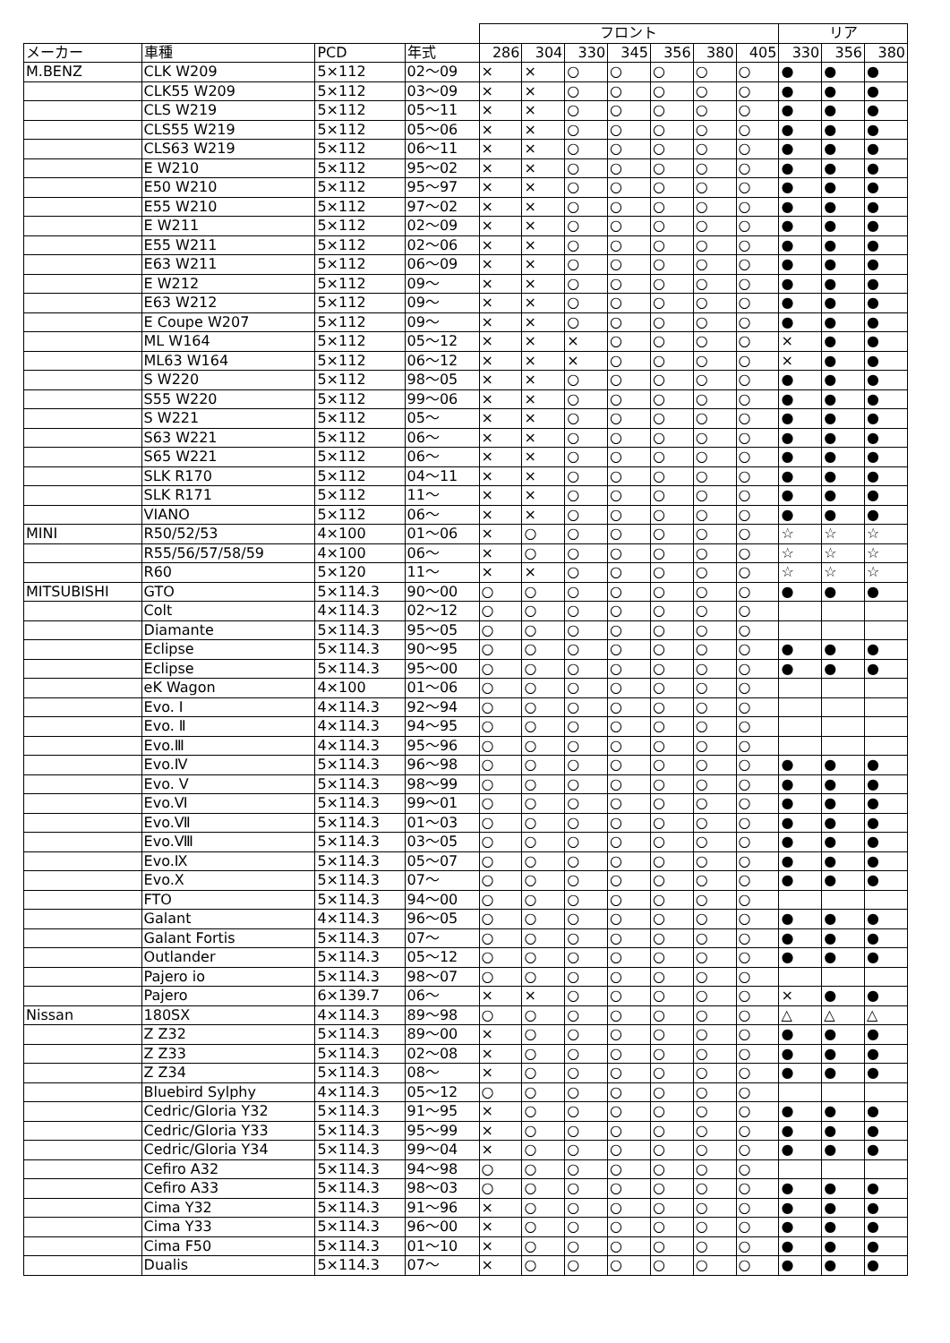| | | | | フロント | | | | | | | リア | | |
| --- | --- | --- | --- | --- | --- | --- | --- | --- | --- | --- | --- | --- | --- |
| メーカー | 車種 | PCD | 年式 | 286 | 304 | 330 | 345 | 356 | 380 | 405 | 330 | 356 | 380 |
| M.BENZ | CLK W209 | 5×112 | 02～09 | × | × | ○ | ○ | ○ | ○ | ○ | ● | ● | ● |
| | CLK55 W209 | 5×112 | 03～09 | × | × | ○ | ○ | ○ | ○ | ○ | ● | ● | ● |
| | CLS W219 | 5×112 | 05～11 | × | × | ○ | ○ | ○ | ○ | ○ | ● | ● | ● |
| | CLS55 W219 | 5×112 | 05～06 | × | × | ○ | ○ | ○ | ○ | ○ | ● | ● | ● |
| | CLS63 W219 | 5×112 | 06～11 | × | × | ○ | ○ | ○ | ○ | ○ | ● | ● | ● |
| | E W210 | 5×112 | 95～02 | × | × | ○ | ○ | ○ | ○ | ○ | ● | ● | ● |
| | E50 W210 | 5×112 | 95～97 | × | × | ○ | ○ | ○ | ○ | ○ | ● | ● | ● |
| | E55 W210 | 5×112 | 97～02 | × | × | ○ | ○ | ○ | ○ | ○ | ● | ● | ● |
| | E W211 | 5×112 | 02～09 | × | × | ○ | ○ | ○ | ○ | ○ | ● | ● | ● |
| | E55 W211 | 5×112 | 02～06 | × | × | ○ | ○ | ○ | ○ | ○ | ● | ● | ● |
| | E63 W211 | 5×112 | 06～09 | × | × | ○ | ○ | ○ | ○ | ○ | ● | ● | ● |
| | E W212 | 5×112 | 09～ | × | × | ○ | ○ | ○ | ○ | ○ | ● | ● | ● |
| | E63 W212 | 5×112 | 09～ | × | × | ○ | ○ | ○ | ○ | ○ | ● | ● | ● |
| | E Coupe W207 | 5×112 | 09～ | × | × | ○ | ○ | ○ | ○ | ○ | ● | ● | ● |
| | ML W164 | 5×112 | 05～12 | × | × | × | ○ | ○ | ○ | ○ | × | ● | ● |
| | ML63 W164 | 5×112 | 06～12 | × | × | × | ○ | ○ | ○ | ○ | × | ● | ● |
| | S W220 | 5×112 | 98～05 | × | × | ○ | ○ | ○ | ○ | ○ | ● | ● | ● |
| | S55 W220 | 5×112 | 99～06 | × | × | ○ | ○ | ○ | ○ | ○ | ● | ● | ● |
| | S W221 | 5×112 | 05～ | × | × | ○ | ○ | ○ | ○ | ○ | ● | ● | ● |
| | S63 W221 | 5×112 | 06～ | × | × | ○ | ○ | ○ | ○ | ○ | ● | ● | ● |
| | S65 W221 | 5×112 | 06～ | × | × | ○ | ○ | ○ | ○ | ○ | ● | ● | ● |
| | SLK R170 | 5×112 | 04～11 | × | × | ○ | ○ | ○ | ○ | ○ | ● | ● | ● |
| | SLK R171 | 5×112 | 11～ | × | × | ○ | ○ | ○ | ○ | ○ | ● | ● | ● |
| | VIANO | 5×112 | 06～ | × | × | ○ | ○ | ○ | ○ | ○ | ● | ● | ● |
| MINI | R50/52/53 | 4×100 | 01～06 | × | ○ | ○ | ○ | ○ | ○ | ○ | ☆ | ☆ | ☆ |
| | R55/56/57/58/59 | 4×100 | 06～ | × | ○ | ○ | ○ | ○ | ○ | ○ | ☆ | ☆ | ☆ |
| | R60 | 5×120 | 11～ | × | × | ○ | ○ | ○ | ○ | ○ | ☆ | ☆ | ☆ |
| MITSUBISHI | GTO | 5×114.3 | 90～00 | ○ | ○ | ○ | ○ | ○ | ○ | ○ | ● | ● | ● |
| | Colt | 4×114.3 | 02～12 | ○ | ○ | ○ | ○ | ○ | ○ | ○ | | | |
| | Diamante | 5×114.3 | 95～05 | ○ | ○ | ○ | ○ | ○ | ○ | ○ | | | |
| | Eclipse | 5×114.3 | 90～95 | ○ | ○ | ○ | ○ | ○ | ○ | ○ | ● | ● | ● |
| | Eclipse | 5×114.3 | 95～00 | ○ | ○ | ○ | ○ | ○ | ○ | ○ | ● | ● | ● |
| | eK Wagon | 4×100 | 01～06 | ○ | ○ | ○ | ○ | ○ | ○ | ○ | | | |
| | Evo. Ⅰ | 4×114.3 | 92～94 | ○ | ○ | ○ | ○ | ○ | ○ | ○ | | | |
| | Evo. Ⅱ | 4×114.3 | 94～95 | ○ | ○ | ○ | ○ | ○ | ○ | ○ | | | |
| | Evo.Ⅲ | 4×114.3 | 95～96 | ○ | ○ | ○ | ○ | ○ | ○ | ○ | | | |
| | Evo.Ⅳ | 5×114.3 | 96～98 | ○ | ○ | ○ | ○ | ○ | ○ | ○ | ● | ● | ● |
| | Evo. Ⅴ | 5×114.3 | 98～99 | ○ | ○ | ○ | ○ | ○ | ○ | ○ | ● | ● | ● |
| | Evo.Ⅵ | 5×114.3 | 99～01 | ○ | ○ | ○ | ○ | ○ | ○ | ○ | ● | ● | ● |
| | Evo.Ⅶ | 5×114.3 | 01～03 | ○ | ○ | ○ | ○ | ○ | ○ | ○ | ● | ● | ● |
| | Evo.Ⅷ | 5×114.3 | 03～05 | ○ | ○ | ○ | ○ | ○ | ○ | ○ | ● | ● | ● |
| | Evo.Ⅸ | 5×114.3 | 05～07 | ○ | ○ | ○ | ○ | ○ | ○ | ○ | ● | ● | ● |
| | Evo.Ⅹ | 5×114.3 | 07～ | ○ | ○ | ○ | ○ | ○ | ○ | ○ | ● | ● | ● |
| | FTO | 5×114.3 | 94～00 | ○ | ○ | ○ | ○ | ○ | ○ | ○ | | | |
| | Galant | 4×114.3 | 96～05 | ○ | ○ | ○ | ○ | ○ | ○ | ○ | ● | ● | ● |
| | Galant Fortis | 5×114.3 | 07～ | ○ | ○ | ○ | ○ | ○ | ○ | ○ | ● | ● | ● |
| | Outlander | 5×114.3 | 05～12 | ○ | ○ | ○ | ○ | ○ | ○ | ○ | ● | ● | ● |
| | Pajero io | 5×114.3 | 98～07 | ○ | ○ | ○ | ○ | ○ | ○ | ○ | | | |
| | Pajero | 6×139.7 | 06～ | × | × | ○ | ○ | ○ | ○ | ○ | × | ● | ● |
| Nissan | 180SX | 4×114.3 | 89～98 | ○ | ○ | ○ | ○ | ○ | ○ | ○ | △ | △ | △ |
| | Z Z32 | 5×114.3 | 89～00 | × | ○ | ○ | ○ | ○ | ○ | ○ | ● | ● | ● |
| | Z Z33 | 5×114.3 | 02～08 | × | ○ | ○ | ○ | ○ | ○ | ○ | ● | ● | ● |
| | Z Z34 | 5×114.3 | 08～ | × | ○ | ○ | ○ | ○ | ○ | ○ | ● | ● | ● |
| | Bluebird Sylphy | 4×114.3 | 05～12 | ○ | ○ | ○ | ○ | ○ | ○ | ○ | | | |
| | Cedric/Gloria Y32 | 5×114.3 | 91～95 | × | ○ | ○ | ○ | ○ | ○ | ○ | ● | ● | ● |
| | Cedric/Gloria Y33 | 5×114.3 | 95～99 | × | ○ | ○ | ○ | ○ | ○ | ○ | ● | ● | ● |
| | Cedric/Gloria Y34 | 5×114.3 | 99～04 | × | ○ | ○ | ○ | ○ | ○ | ○ | ● | ● | ● |
| | Cefiro A32 | 5×114.3 | 94～98 | ○ | ○ | ○ | ○ | ○ | ○ | ○ | | | |
| | Cefiro A33 | 5×114.3 | 98～03 | ○ | ○ | ○ | ○ | ○ | ○ | ○ | ● | ● | ● |
| | Cima Y32 | 5×114.3 | 91～96 | × | ○ | ○ | ○ | ○ | ○ | ○ | ● | ● | ● |
| | Cima Y33 | 5×114.3 | 96～00 | × | ○ | ○ | ○ | ○ | ○ | ○ | ● | ● | ● |
| | Cima F50 | 5×114.3 | 01～10 | × | ○ | ○ | ○ | ○ | ○ | ○ | ● | ● | ● |
| | Dualis | 5×114.3 | 07～ | × | ○ | ○ | ○ | ○ | ○ | ○ | ● | ● | ● |